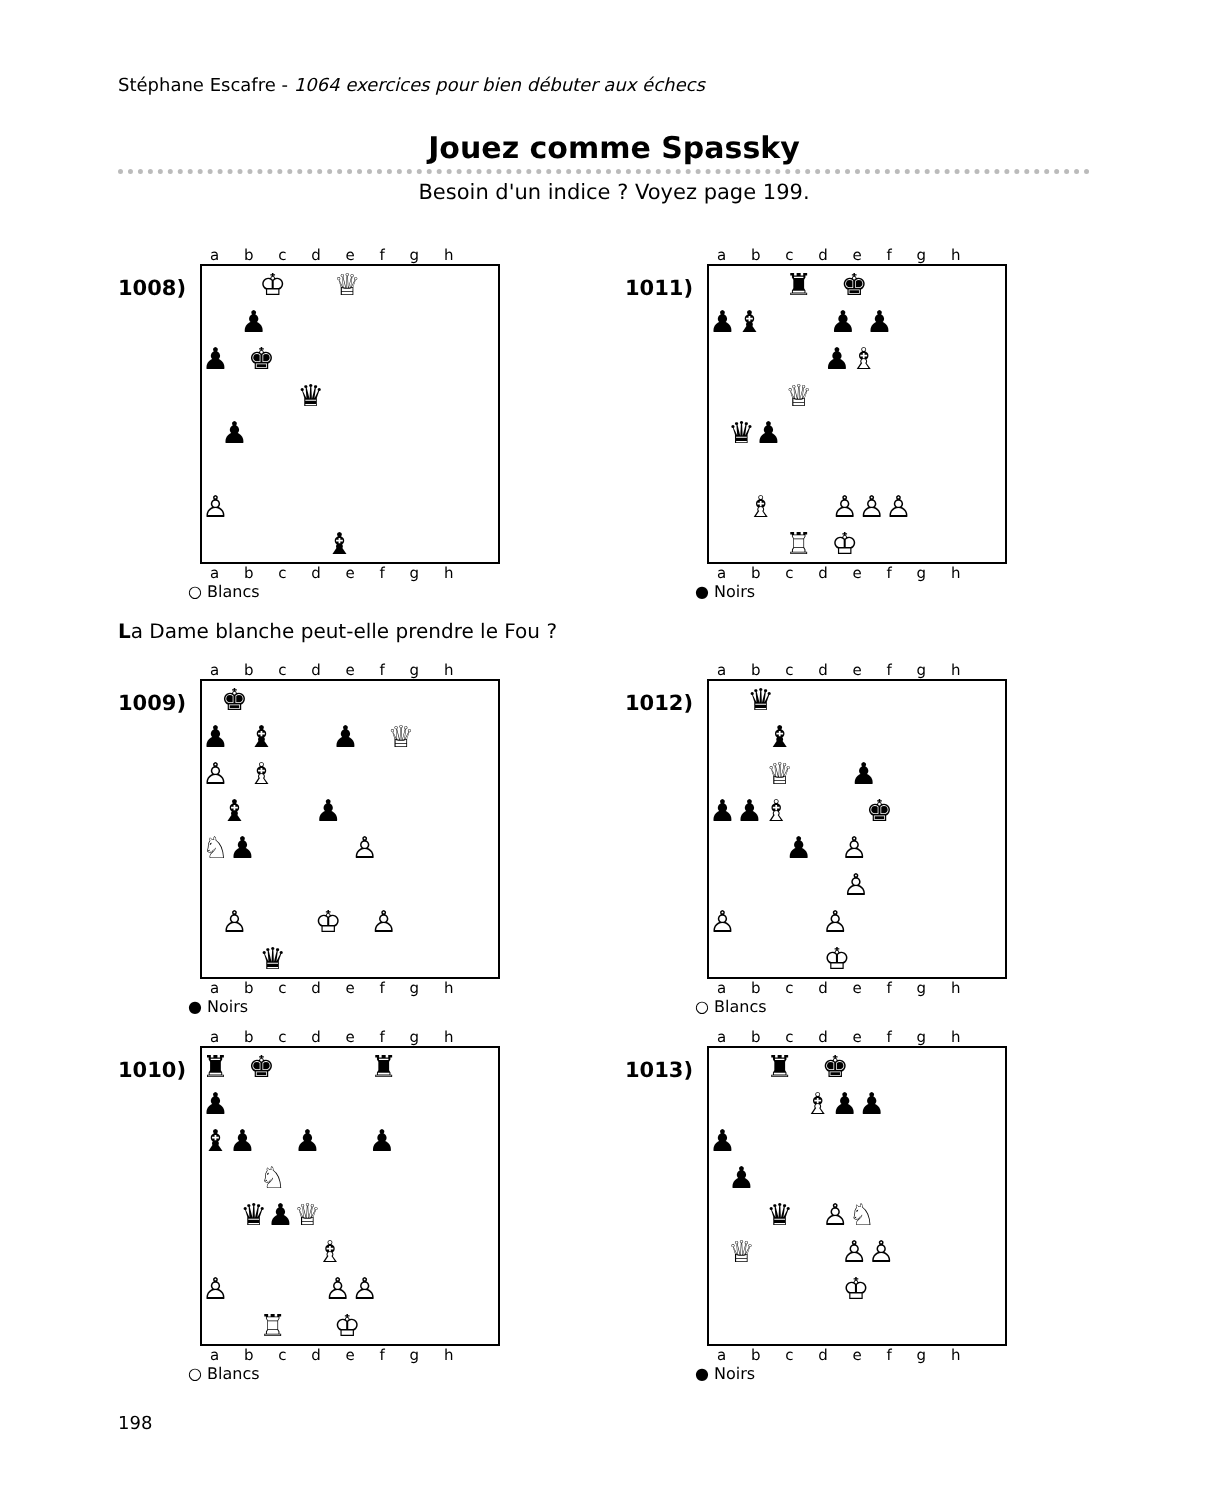Stéphane Escafre - 1064 exercices pour bien débuter aux échecs
Jouez comme Spassky
Besoin d'un indice ? Voyez page 199.
1008)
a b c d e f g h
♔ ♕
♟
♟ ♚
♛
♟
♙
♝
a b c d e f g h
○ Blancs
1011)
a b c d e f g h
♜ ♚
♟♝ ♟ ♟
♟♗
♕
♛♟
♗ ♙♙♙
♖ ♔
a b c d e f g h
● Noirs
La Dame blanche peut-elle prendre le Fou ?
1009)
a b c d e f g h
♚
♟ ♝ ♟ ♕
♙ ♗
♝ ♟
♘♟ ♙
♙ ♔ ♙
♛
a b c d e f g h
● Noirs
1012)
a b c d e f g h
♛
♝
♕ ♟
♟♟♗ ♚
♟ ♙
♙
♙ ♙
♔
a b c d e f g h
○ Blancs
1010)
a b c d e f g h
♜ ♚ ♜
♟
♝♟ ♟ ♟
♘
♛♟♕
♗
♙ ♙♙
♖ ♔
a b c d e f g h
○ Blancs
1013)
a b c d e f g h
♜ ♚
♗♟♟
♟
♟
♛ ♙♘
♕ ♙♙
♔
a b c d e f g h
● Noirs
198